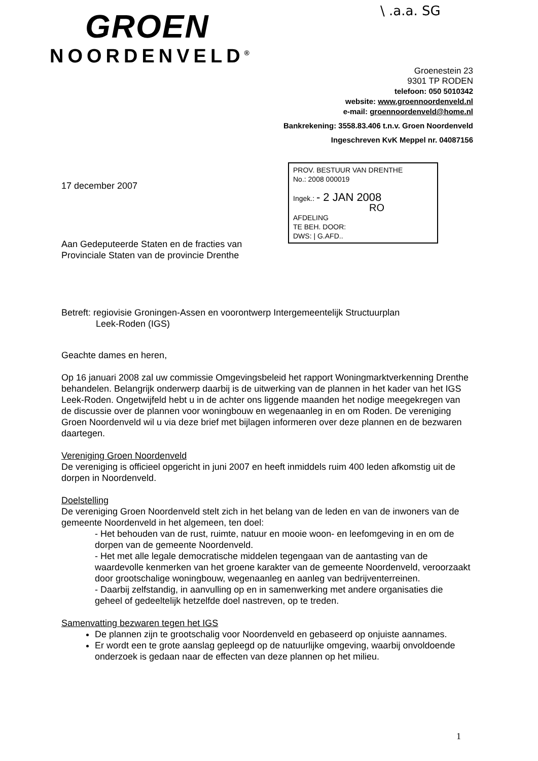\ .a.a. SG
GROEN
NOORDENVELD<sup>®</sup>
Groenestein 23
9301 TP RODEN
telefoon: 050 5010342
website: www.groennoordenveld.nl
e-mail: groennoordenveld@home.nl
Bankrekening: 3558.83.406 t.n.v. Groen Noordenveld
Ingeschreven KvK Meppel nr. 04087156
PROV. BESTUUR VAN DRENTHE
No.: 2008 000019
Ingek.: - 2 JAN 2008
RO
AFDELING
TE BEH. DOOR:
DWS: | G.AFD..
17 december 2007
Aan Gedeputeerde Staten en de fracties van
Provinciale Staten van de provincie Drenthe
Betreft: regiovisie Groningen-Assen en voorontwerp Intergemeentelijk Structuurplan
Leek-Roden (IGS)
Geachte dames en heren,
Op 16 januari 2008 zal uw commissie Omgevingsbeleid het rapport Woningmarktverkenning Drenthe behandelen. Belangrijk onderwerp daarbij is de uitwerking van de plannen in het kader van het IGS Leek-Roden. Ongetwijfeld hebt u in de achter ons liggende maanden het nodige meegekregen van de discussie over de plannen voor woningbouw en wegenaanleg in en om Roden. De vereniging Groen Noordenveld wil u via deze brief met bijlagen informeren over deze plannen en de bezwaren daartegen.
Vereniging Groen Noordenveld
De vereniging is officieel opgericht in juni 2007 en heeft inmiddels ruim 400 leden afkomstig uit de dorpen in Noordenveld.
Doelstelling
De vereniging Groen Noordenveld stelt zich in het belang van de leden en van de inwoners van de gemeente Noordenveld in het algemeen, ten doel:
- Het behouden van de rust, ruimte, natuur en mooie woon- en leefomgeving in en om de dorpen van de gemeente Noordenveld.
- Het met alle legale democratische middelen tegengaan van de aantasting van de waardevolle kenmerken van het groene karakter van de gemeente Noordenveld, veroorzaakt door grootschalige woningbouw, wegenaanleg en aanleg van bedrijventerreinen.
- Daarbij zelfstandig, in aanvulling op en in samenwerking met andere organisaties die geheel of gedeeltelijk hetzelfde doel nastreven, op te treden.
Samenvatting bezwaren tegen het IGS
De plannen zijn te grootschalig voor Noordenveld en gebaseerd op onjuiste aannames.
Er wordt een te grote aanslag gepleegd op de natuurlijke omgeving, waarbij onvoldoende onderzoek is gedaan naar de effecten van deze plannen op het milieu.
1